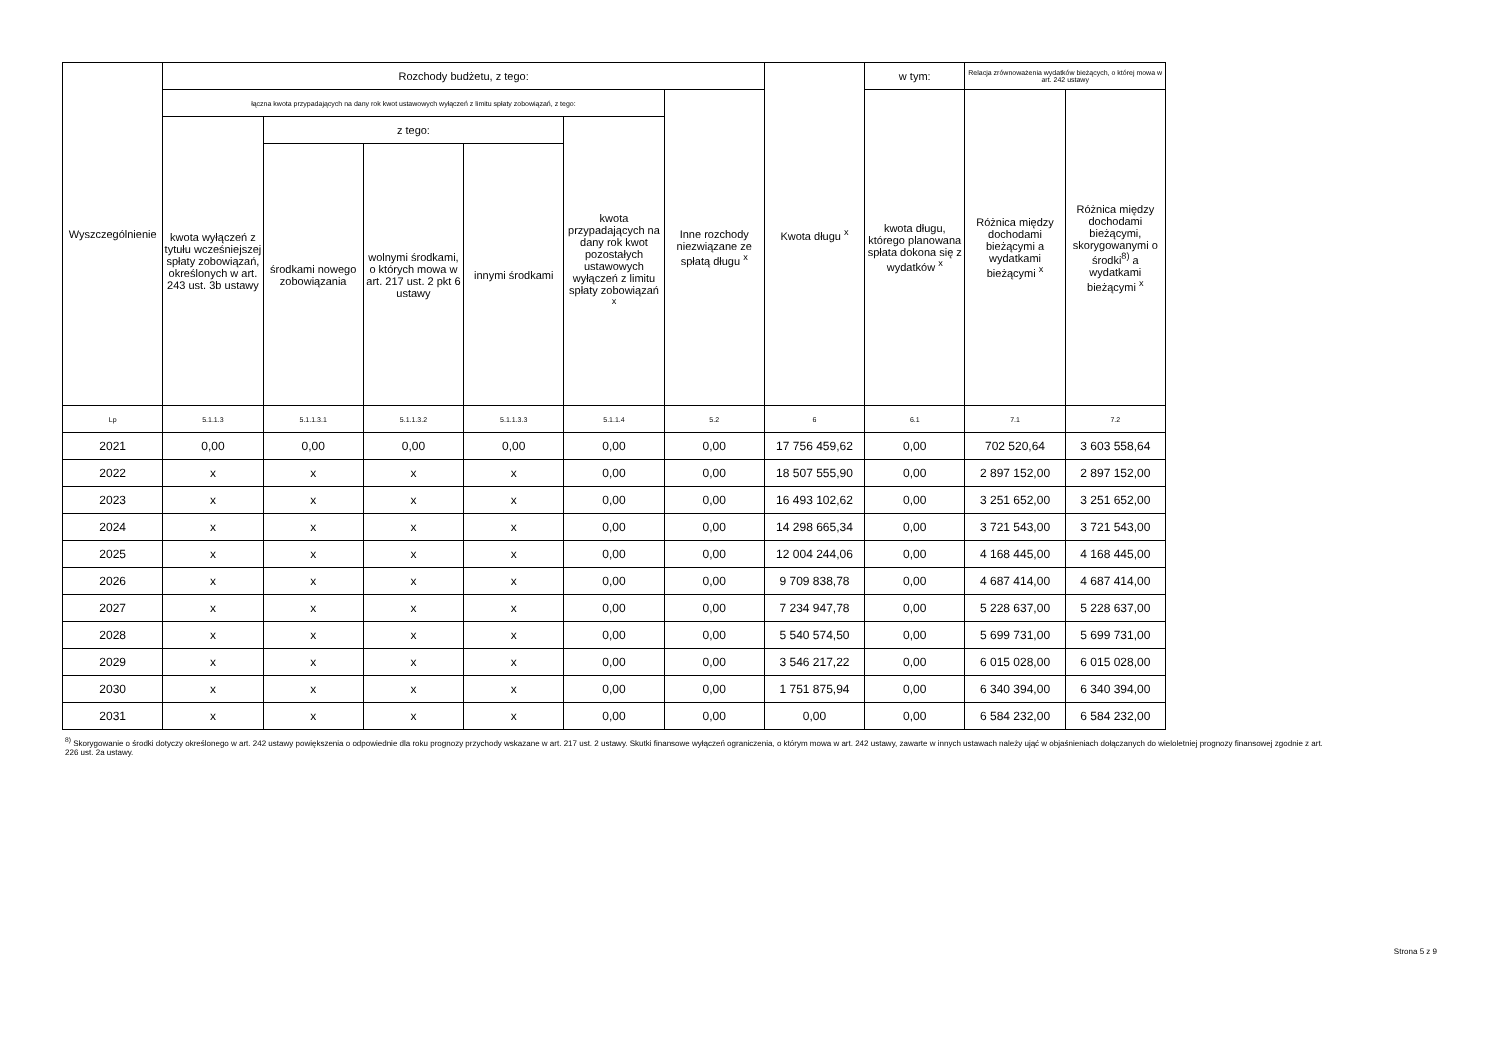| Wyszczególnienie | Rozchody budżetu, z tego: | | | | | | Kwota długu <sup>x</sup> | w tym: | Relacja zrównoważenia wydatków bieżących, o której mowa w art. 242 ustawy | |
| --- | --- | --- | --- | --- | --- | --- | --- | --- | --- | --- |
| | łączna kwota przypadających na dany rok kwot ustawowych wyłączeń z limitu spłaty zobowiązań, z tego: | | | | | Inne rozchody niezwiązane ze spłatą długu <sup>x</sup> | | kwota długu, którego planowana spłata dokona się z wydatków <sup>x</sup> | Różnica między dochodami bieżącymi a wydatkami bieżącymi <sup>x</sup> | Różnica między dochodami bieżącymi, skorygowanymi o środki<sup>8)</sup> a wydatkami bieżącymi <sup>x</sup> |
| | kwota wyłączeń z tytułu wcześniejszej spłaty zobowiązań, określonych w art. 243 ust. 3b ustawy | z tego: | | | kwota przypadających na dany rok kwot pozostałych ustawowych wyłączeń z limitu spłaty zobowiązań <sup>x</sup> | | | | | |
| | | środkami nowego zobowiązania | wolnymi środkami, o których mowa w art. 217 ust. 2 pkt 6 ustawy | innymi środkami | | | | | | |
| Lp | 5.1.1.3 | 5.1.1.3.1 | 5.1.1.3.2 | 5.1.1.3.3 | 5.1.1.4 | 5.2 | 6 | 6.1 | 7.1 | 7.2 |
| 2021 | 0,00 | 0,00 | 0,00 | 0,00 | 0,00 | 0,00 | 17 756 459,62 | 0,00 | 702 520,64 | 3 603 558,64 |
| 2022 | x | x | x | x | 0,00 | 0,00 | 18 507 555,90 | 0,00 | 2 897 152,00 | 2 897 152,00 |
| 2023 | x | x | x | x | 0,00 | 0,00 | 16 493 102,62 | 0,00 | 3 251 652,00 | 3 251 652,00 |
| 2024 | x | x | x | x | 0,00 | 0,00 | 14 298 665,34 | 0,00 | 3 721 543,00 | 3 721 543,00 |
| 2025 | x | x | x | x | 0,00 | 0,00 | 12 004 244,06 | 0,00 | 4 168 445,00 | 4 168 445,00 |
| 2026 | x | x | x | x | 0,00 | 0,00 | 9 709 838,78 | 0,00 | 4 687 414,00 | 4 687 414,00 |
| 2027 | x | x | x | x | 0,00 | 0,00 | 7 234 947,78 | 0,00 | 5 228 637,00 | 5 228 637,00 |
| 2028 | x | x | x | x | 0,00 | 0,00 | 5 540 574,50 | 0,00 | 5 699 731,00 | 5 699 731,00 |
| 2029 | x | x | x | x | 0,00 | 0,00 | 3 546 217,22 | 0,00 | 6 015 028,00 | 6 015 028,00 |
| 2030 | x | x | x | x | 0,00 | 0,00 | 1 751 875,94 | 0,00 | 6 340 394,00 | 6 340 394,00 |
| 2031 | x | x | x | x | 0,00 | 0,00 | 0,00 | 0,00 | 6 584 232,00 | 6 584 232,00 |
<sup>8)</sup> Skorygowanie o środki dotyczy określonego w art. 242 ustawy powiększenia o odpowiednie dla roku prognozy przychody wskazane w art. 217 ust. 2 ustawy. Skutki finansowe wyłączeń ograniczenia, o którym mowa w art. 242 ustawy, zawarte w innych ustawach należy ująć w objaśnieniach dołączanych do wieloletniej prognozy finansowej zgodnie z art. 226 ust. 2a ustawy.
Strona 5 z 9